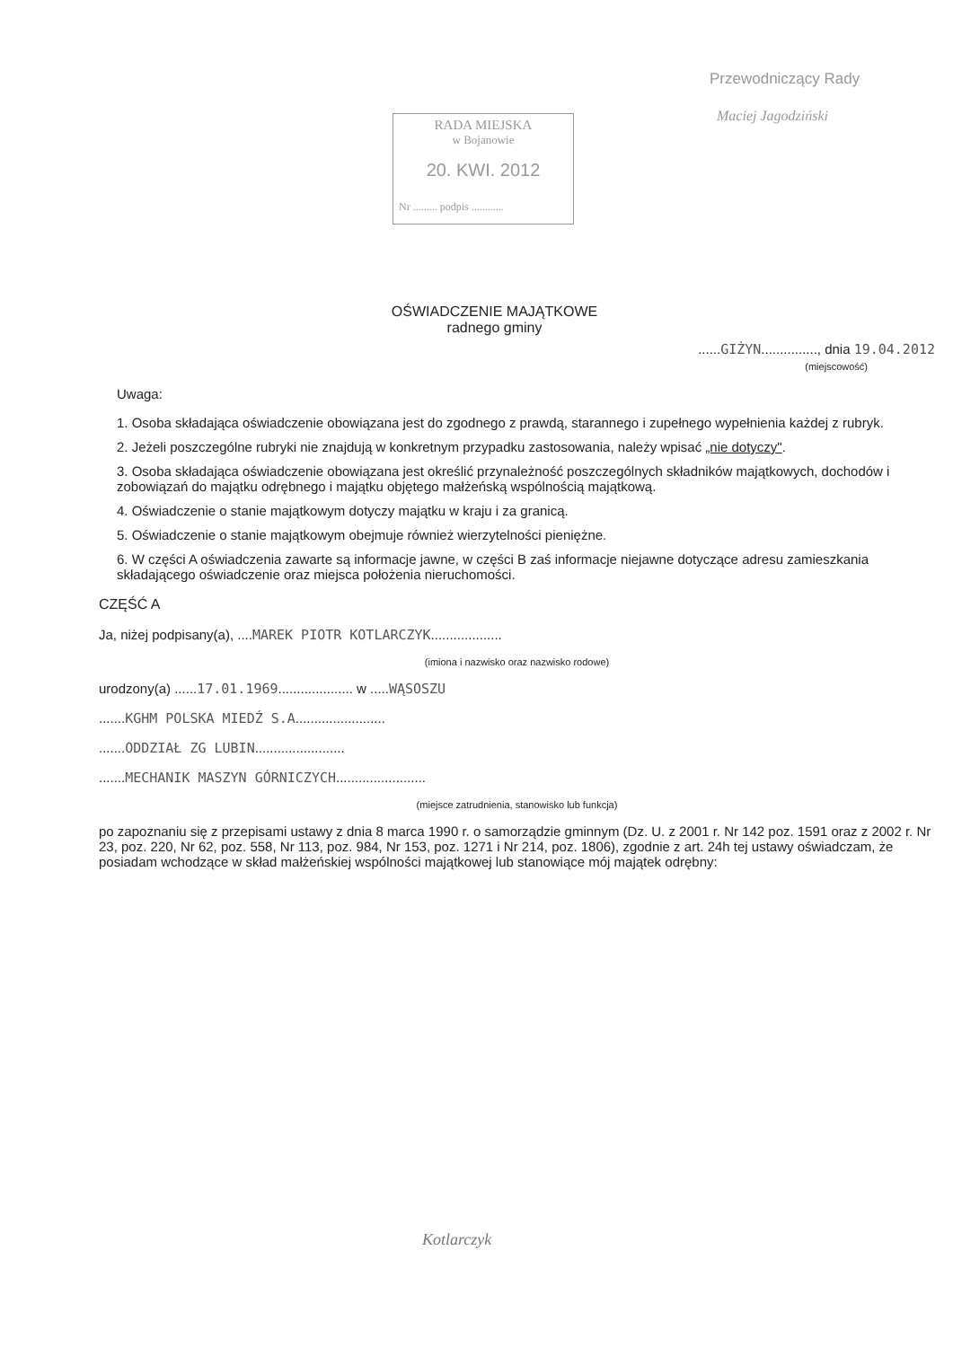RADA MIEJSKA
w Bojanowie
20. KWI. 2012
Nr ......... podpis ............
Przewodniczący Rady
Maciej Jagodziński
OŚWIADCZENIE MAJĄTKOWE
radnego gminy
......GIŻYN..............., dnia 19.04.2012
(miejscowość)
Uwaga:
1. Osoba składająca oświadczenie obowiązana jest do zgodnego z prawdą, starannego i zupełnego wypełnienia każdej z rubryk.
2. Jeżeli poszczególne rubryki nie znajdują w konkretnym przypadku zastosowania, należy wpisać „nie dotyczy".
3. Osoba składająca oświadczenie obowiązana jest określić przynależność poszczególnych składników majątkowych, dochodów i zobowiązań do majątku odrębnego i majątku objętego małżeńską wspólnością majątkową.
4. Oświadczenie o stanie majątkowym dotyczy majątku w kraju i za granicą.
5. Oświadczenie o stanie majątkowym obejmuje również wierzytelności pieniężne.
6. W części A oświadczenia zawarte są informacje jawne, w części B zaś informacje niejawne dotyczące adresu zamieszkania składającego oświadczenie oraz miejsca położenia nieruchomości.
CZĘŚĆ A
Ja, niżej podpisany(a), ....MAREK PIOTR KOTLARCZYK...................
(imiona i nazwisko oraz nazwisko rodowe)
urodzony(a) ......17.01.1969.................... w .....WĄSOSZU
.......KGHM POLSKA MIEDŹ S.A........................
.......ODDZIAŁ ZG LUBIN........................
.......MECHANIK MASZYN GÓRNICZYCH........................
(miejsce zatrudnienia, stanowisko lub funkcja)
po zapoznaniu się z przepisami ustawy z dnia 8 marca 1990 r. o samorządzie gminnym (Dz. U. z 2001 r. Nr 142 poz. 1591 oraz z 2002 r. Nr 23, poz. 220, Nr 62, poz. 558, Nr 113, poz. 984, Nr 153, poz. 1271 i Nr 214, poz. 1806), zgodnie z art. 24h tej ustawy oświadczam, że posiadam wchodzące w skład małżeńskiej wspólności majątkowej lub stanowiące mój majątek odrębny:
Kotlarczyk